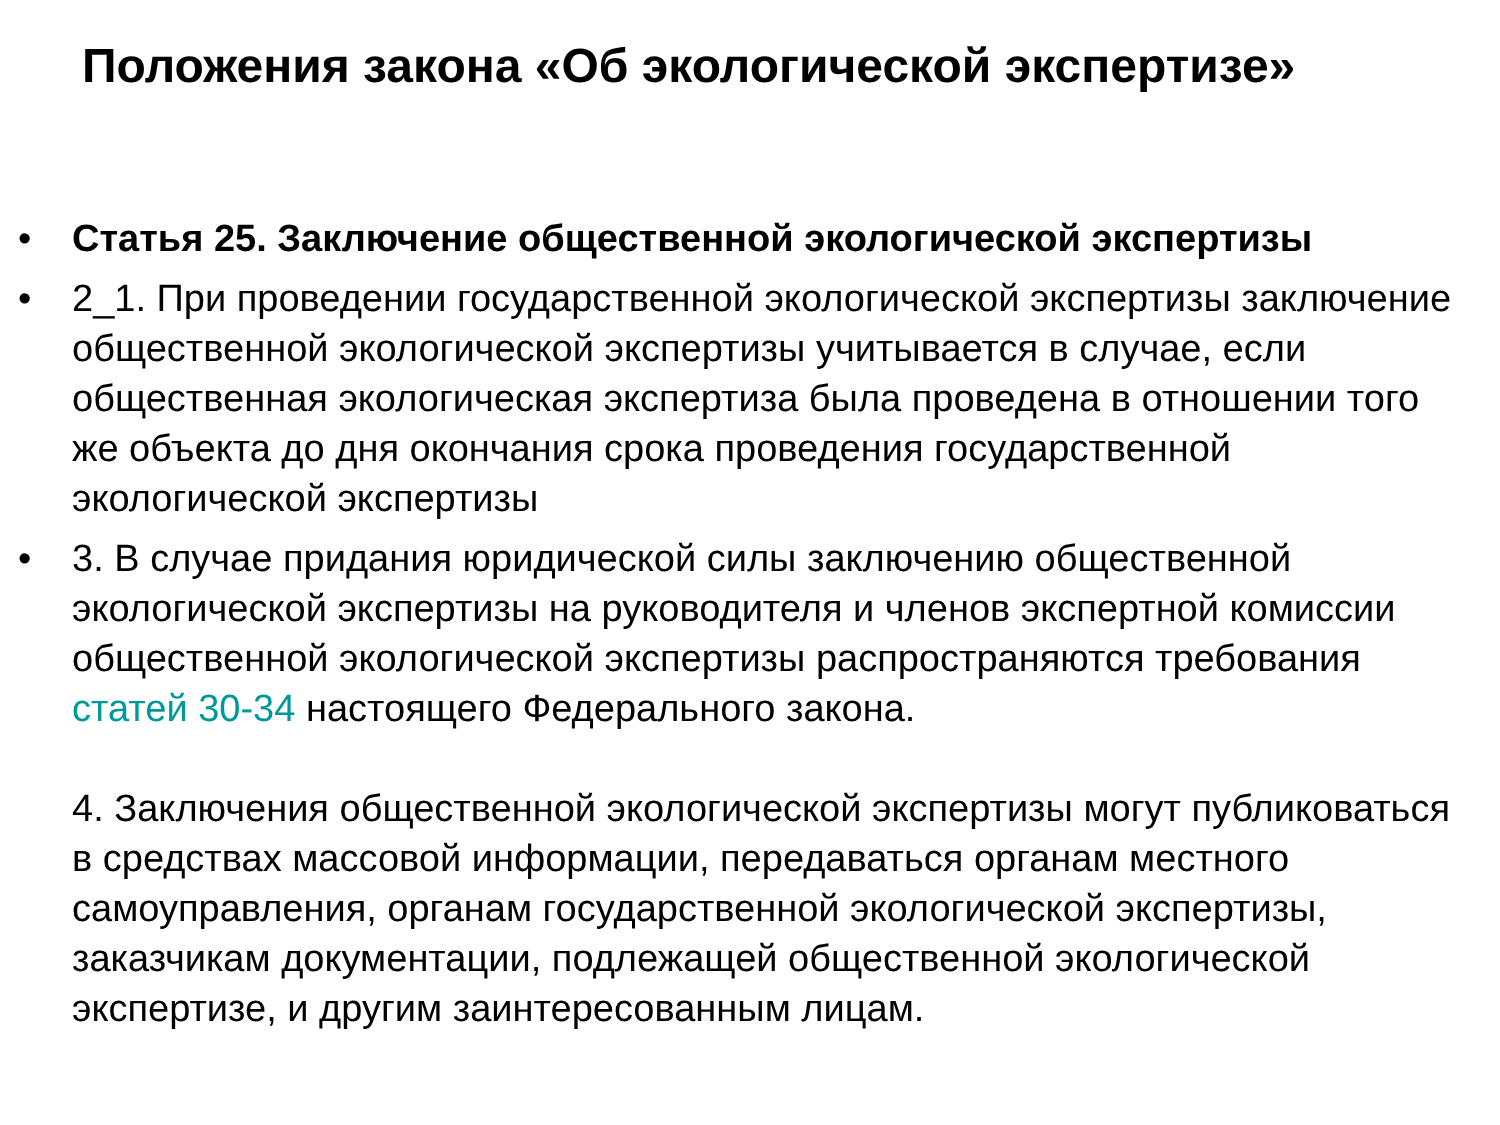Положения закона «Об экологической экспертизе»
• Статья 25. Заключение общественной экологической экспертизы
• 2_1. При проведении государственной экологической экспертизы заключение общественной экологической экспертизы учитывается в случае, если общественная экологическая экспертиза была проведена в отношении того же объекта до дня окончания срока проведения государственной экологической экспертизы
• 3. В случае придания юридической силы заключению общественной экологической экспертизы на руководителя и членов экспертной комиссии общественной экологической экспертизы распространяются требования статей 30-34 настоящего Федерального закона.
4. Заключения общественной экологической экспертизы могут публиковаться в средствах массовой информации, передаваться органам местного самоуправления, органам государственной экологической экспертизы, заказчикам документации, подлежащей общественной экологической экспертизе, и другим заинтересованным лицам.